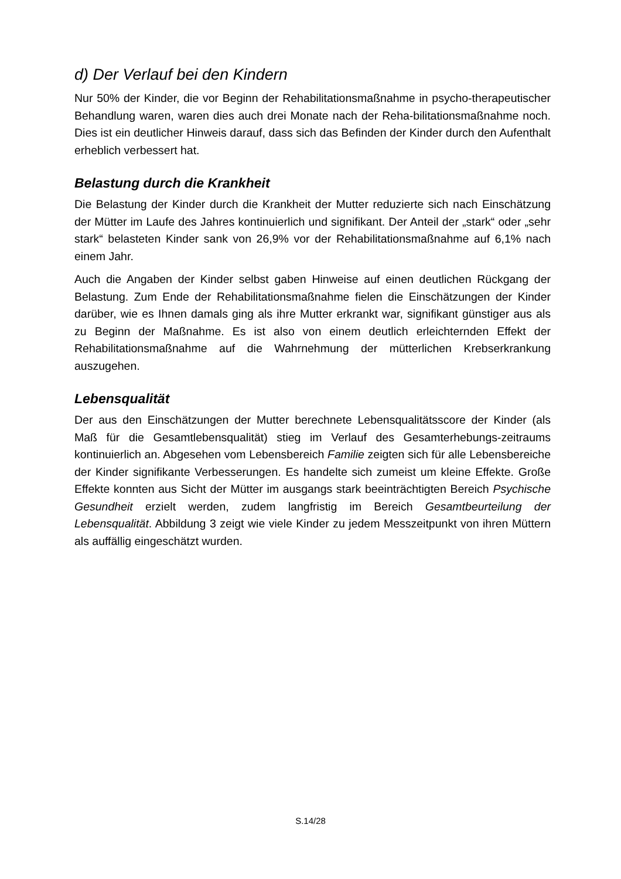d) Der Verlauf bei den Kindern
Nur 50% der Kinder, die vor Beginn der Rehabilitationsmaßnahme in psycho-therapeutischer Behandlung waren, waren dies auch drei Monate nach der Reha-bilitationsmaßnahme noch. Dies ist ein deutlicher Hinweis darauf, dass sich das Befinden der Kinder durch den Aufenthalt erheblich verbessert hat.
Belastung durch die Krankheit
Die Belastung der Kinder durch die Krankheit der Mutter reduzierte sich nach Einschätzung der Mütter im Laufe des Jahres kontinuierlich und signifikant. Der Anteil der „stark“ oder „sehr stark“ belasteten Kinder sank von 26,9% vor der Rehabilitationsmaßnahme auf 6,1% nach einem Jahr.
Auch die Angaben der Kinder selbst gaben Hinweise auf einen deutlichen Rückgang der Belastung. Zum Ende der Rehabilitationsmaßnahme fielen die Einschätzungen der Kinder darüber, wie es Ihnen damals ging als ihre Mutter erkrankt war, signifikant günstiger aus als zu Beginn der Maßnahme. Es ist also von einem deutlich erleichternden Effekt der Rehabilitationsmaßnahme auf die Wahrnehmung der mütterlichen Krebserkrankung auszugehen.
Lebensqualität
Der aus den Einschätzungen der Mutter berechnete Lebensqualitätsscore der Kinder (als Maß für die Gesamtlebensqualität) stieg im Verlauf des Gesamterhebungs-zeitraums kontinuierlich an. Abgesehen vom Lebensbereich Familie zeigten sich für alle Lebensbereiche der Kinder signifikante Verbesserungen. Es handelte sich zumeist um kleine Effekte. Große Effekte konnten aus Sicht der Mütter im ausgangs stark beeinträchtigten Bereich Psychische Gesundheit erzielt werden, zudem langfristig im Bereich Gesamtbeurteilung der Lebensqualität. Abbildung 3 zeigt wie viele Kinder zu jedem Messzeitpunkt von ihren Müttern als auffällig eingeschätzt wurden.
S.14/28